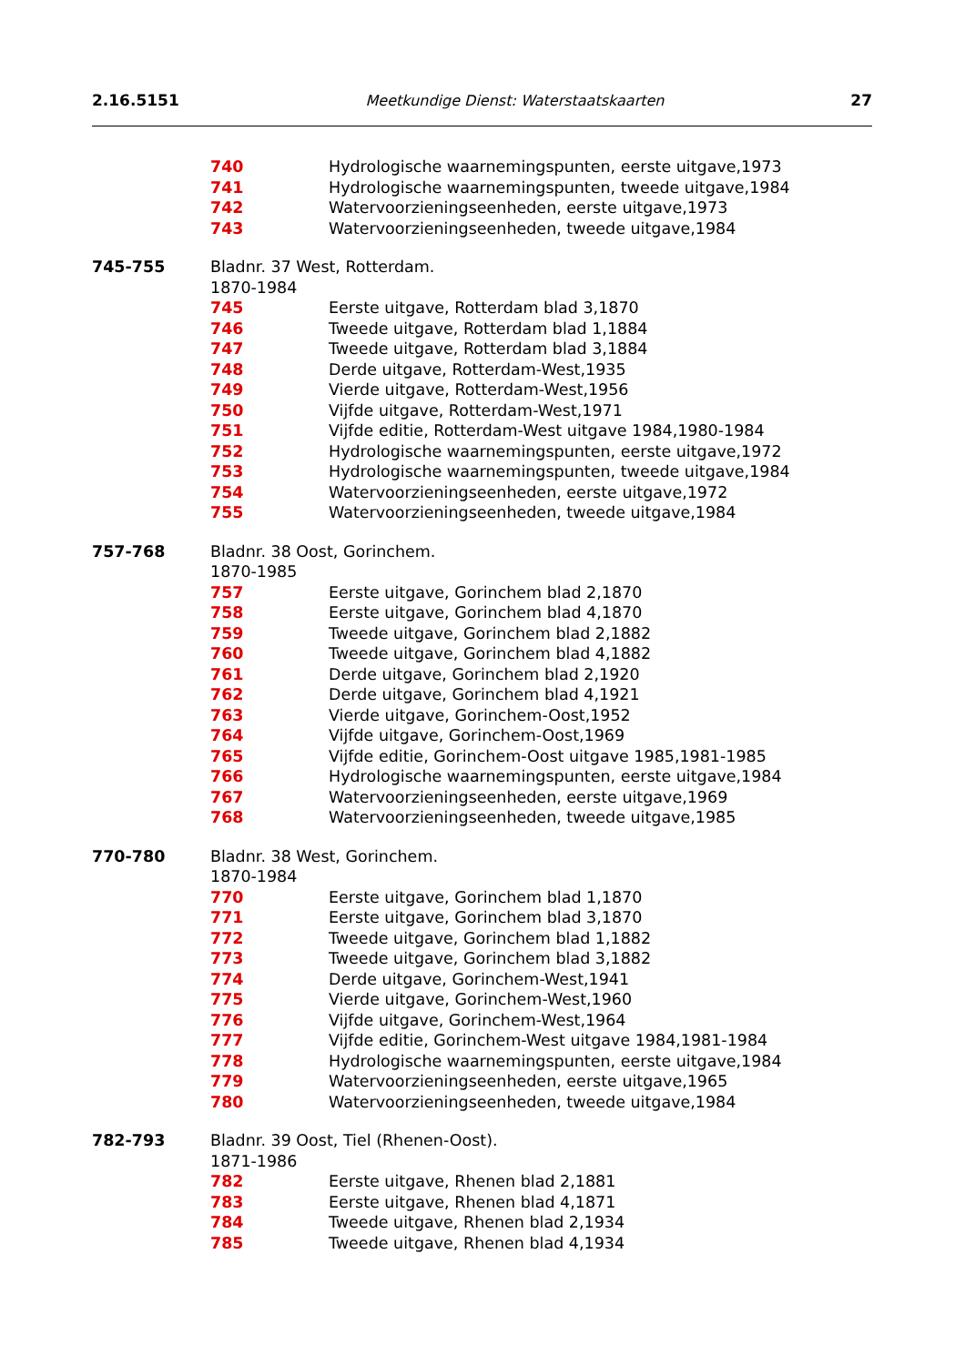2.16.5151 Meetkundige Dienst: Waterstaatskaarten 27
740 Hydrologische waarnemingspunten, eerste uitgave,1973
741 Hydrologische waarnemingspunten, tweede uitgave,1984
742 Watervoorzieningseenheden, eerste uitgave,1973
743 Watervoorzieningseenheden, tweede uitgave,1984
745-755 Bladnr. 37 West, Rotterdam.
1870-1984
745 Eerste uitgave, Rotterdam blad 3,1870
746 Tweede uitgave, Rotterdam blad 1,1884
747 Tweede uitgave, Rotterdam blad 3,1884
748 Derde uitgave, Rotterdam-West,1935
749 Vierde uitgave, Rotterdam-West,1956
750 Vijfde uitgave, Rotterdam-West,1971
751 Vijfde editie, Rotterdam-West uitgave 1984,1980-1984
752 Hydrologische waarnemingspunten, eerste uitgave,1972
753 Hydrologische waarnemingspunten, tweede uitgave,1984
754 Watervoorzieningseenheden, eerste uitgave,1972
755 Watervoorzieningseenheden, tweede uitgave,1984
757-768 Bladnr. 38 Oost, Gorinchem.
1870-1985
757 Eerste uitgave, Gorinchem blad 2,1870
758 Eerste uitgave, Gorinchem blad 4,1870
759 Tweede uitgave, Gorinchem blad 2,1882
760 Tweede uitgave, Gorinchem blad 4,1882
761 Derde uitgave, Gorinchem blad 2,1920
762 Derde uitgave, Gorinchem blad 4,1921
763 Vierde uitgave, Gorinchem-Oost,1952
764 Vijfde uitgave, Gorinchem-Oost,1969
765 Vijfde editie, Gorinchem-Oost uitgave 1985,1981-1985
766 Hydrologische waarnemingspunten, eerste uitgave,1984
767 Watervoorzieningseenheden, eerste uitgave,1969
768 Watervoorzieningseenheden, tweede uitgave,1985
770-780 Bladnr. 38 West, Gorinchem.
1870-1984
770 Eerste uitgave, Gorinchem blad 1,1870
771 Eerste uitgave, Gorinchem blad 3,1870
772 Tweede uitgave, Gorinchem blad 1,1882
773 Tweede uitgave, Gorinchem blad 3,1882
774 Derde uitgave, Gorinchem-West,1941
775 Vierde uitgave, Gorinchem-West,1960
776 Vijfde uitgave, Gorinchem-West,1964
777 Vijfde editie, Gorinchem-West uitgave 1984,1981-1984
778 Hydrologische waarnemingspunten, eerste uitgave,1984
779 Watervoorzieningseenheden, eerste uitgave,1965
780 Watervoorzieningseenheden, tweede uitgave,1984
782-793 Bladnr. 39 Oost, Tiel (Rhenen-Oost).
1871-1986
782 Eerste uitgave, Rhenen blad 2,1881
783 Eerste uitgave, Rhenen blad 4,1871
784 Tweede uitgave, Rhenen blad 2,1934
785 Tweede uitgave, Rhenen blad 4,1934